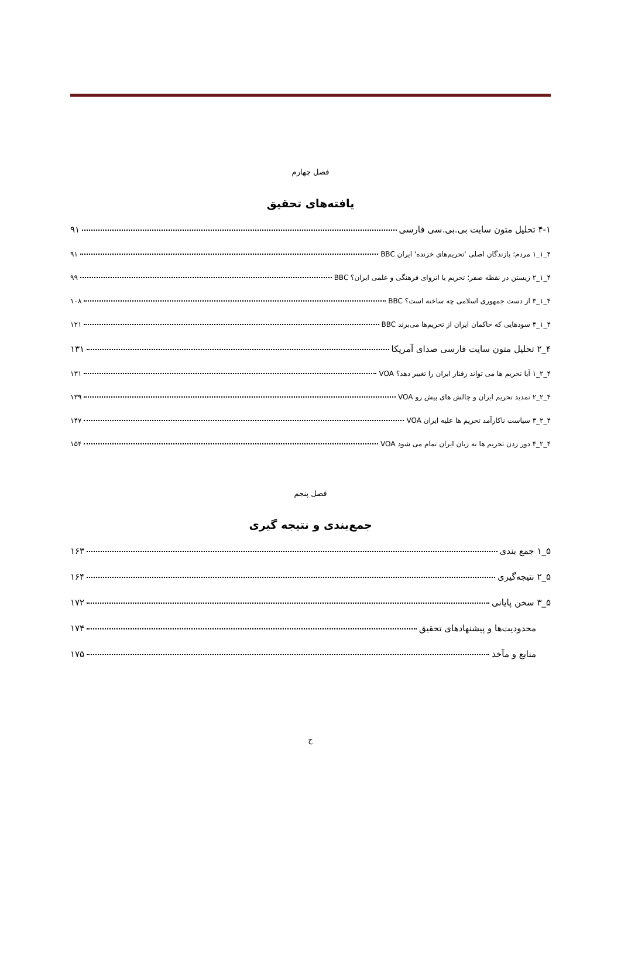فصل چهارم
یافته‌های تحقیق
۴-۱ تحلیل متون سایت بی.بی.سی فارسی ۹۱
۴_۱_۱ مردم؛ بازندگان اصلی 'تحریم‌های خزنده' ایران BBC ۹۱
۴_۱_۲ زیستن در نقطه صفر؛ تحریم یا انزوای فرهنگی و علمی ایران؟ BBC ۹۹
۴_۱_۳ از دست جمهوری اسلامی چه ساخته است؟ BBC ۱۰۸
۴_۱_۴ سودهایی که حاکمان ایران از تحریم‌ها می‌برند BBC ۱۲۱
۴_۲ تحلیل متون سایت فارسی صدای آمریکا ۱۳۱
۴_۲_۱ آیا تحریم ها می تواند رفتار ایران را تغییر دهد؟ VOA ۱۳۱
۴_۲_۲ تمدید تحریم ایران و چالش های پیش رو VOA ۱۳۹
۴_۲_۳ سیاست ناکارآمد تحریم ها علیه ایران VOA ۱۴۷
۴_۲_۴ دور زدن تحریم ها به زیان ایران تمام می شود VOA ۱۵۴
فصل پنجم
جمع‌بندی و نتیجه گیری
۵_۱ جمع بندی ۱۶۳
۵_۲ نتیجه‌گیری ۱۶۴
۵_۳ سخن پایانی ۱۷۲
محدودیت‌ها و پیشنهادهای تحقیق ۱۷۴
منابع و مآخذ ۱۷۵
ح